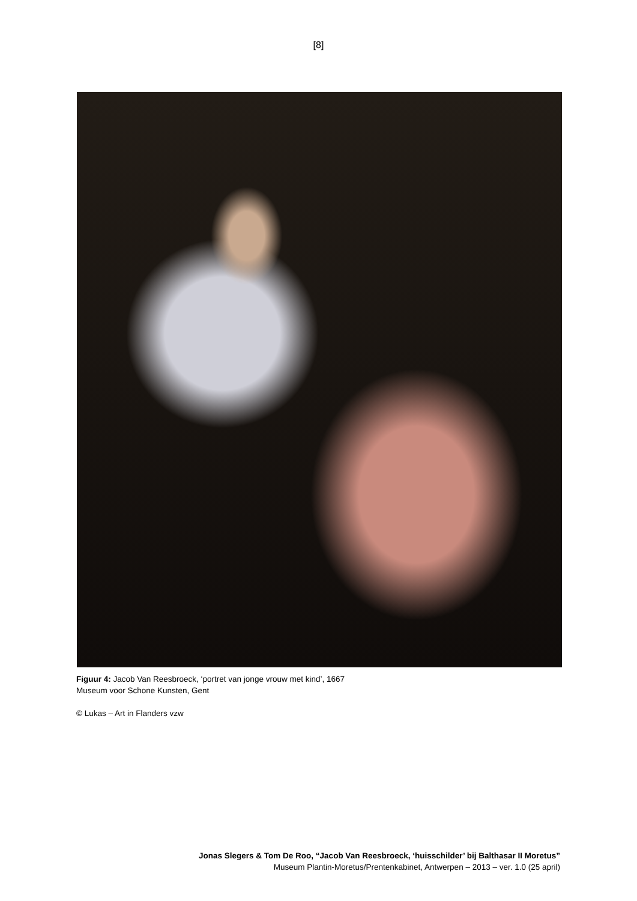[8]
Figuur 4: Jacob Van Reesbroeck, ‘portret van jonge vrouw met kind’, 1667
Museum voor Schone Kunsten, Gent
© Lukas – Art in Flanders vzw
Jonas Slegers & Tom De Roo, “Jacob Van Reesbroeck, ‘huisschilder’ bij Balthasar II Moretus”
Museum Plantin-Moretus/Prentenkabinet, Antwerpen – 2013 – ver. 1.0 (25 april)